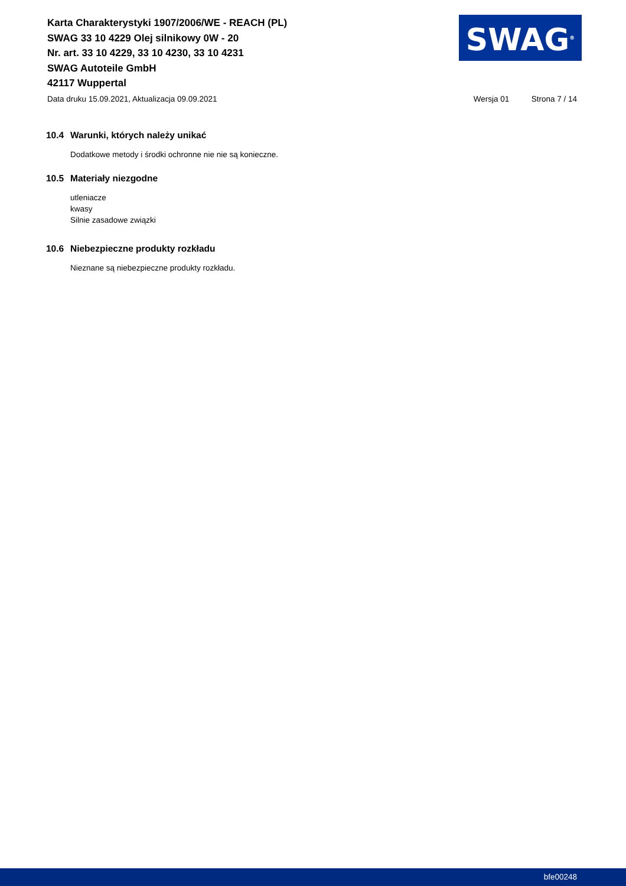Karta Charakterystyki 1907/2006/WE - REACH (PL)
SWAG 33 10 4229 Olej silnikowy 0W - 20
Nr. art. 33 10 4229, 33 10 4230, 33 10 4231
SWAG Autoteile GmbH
42117 Wuppertal
SWAG<sup>®</sup>
Data druku 15.09.2021, Aktualizacja 09.09.2021 Wersja 01 Strona 7 / 14
10.4 Warunki, których należy unikać
Dodatkowe metody i środki ochronne nie nie są konieczne.
10.5 Materiały niezgodne
utleniacze
kwasy
Silnie zasadowe związki
10.6 Niebezpieczne produkty rozkładu
Nieznane są niebezpieczne produkty rozkładu.
bfe00248